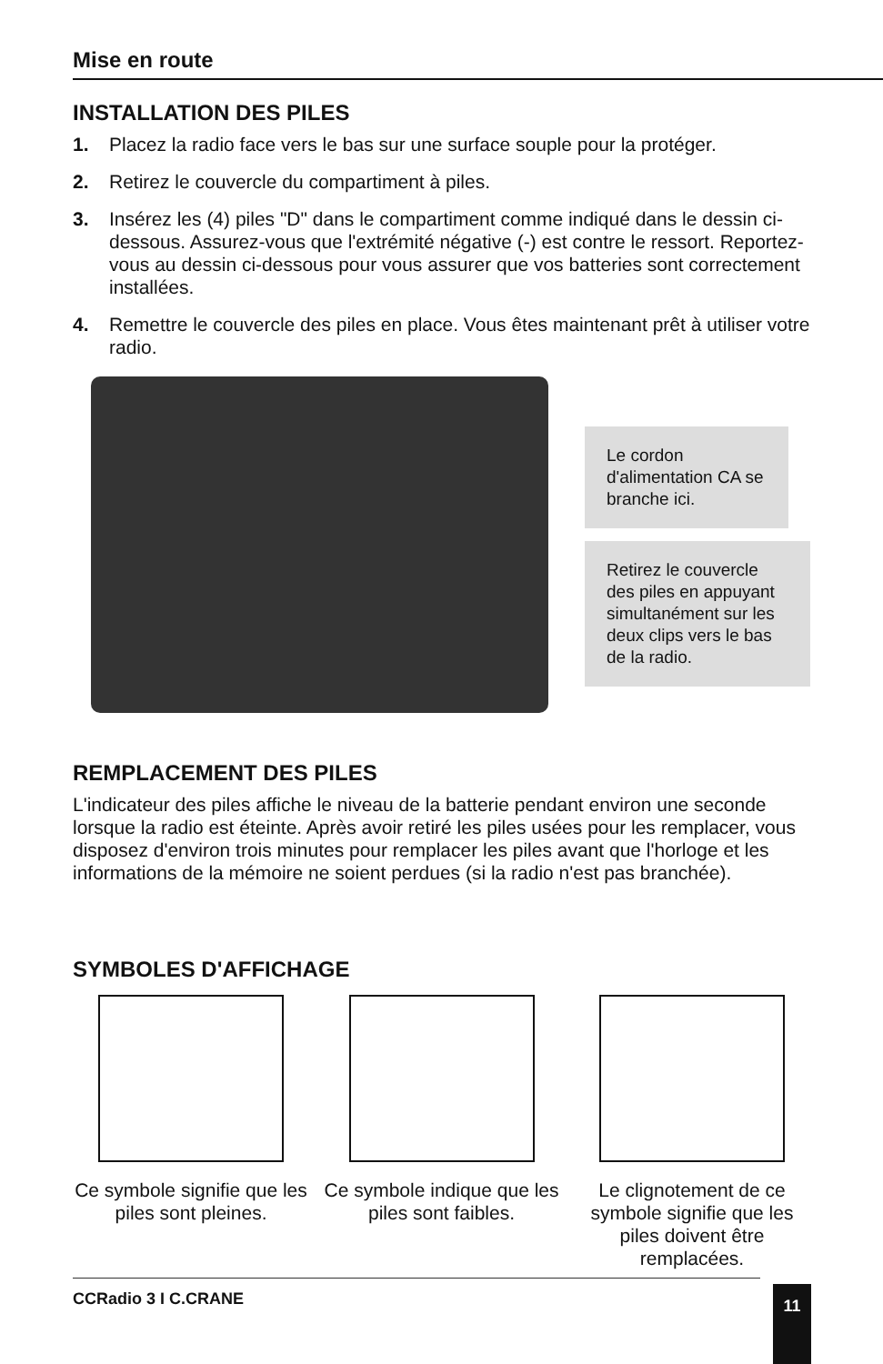Mise en route
INSTALLATION DES PILES
1. Placez la radio face vers le bas sur une surface souple pour la protéger.
2. Retirez le couvercle du compartiment à piles.
3. Insérez les (4) piles "D" dans le compartiment comme indiqué dans le dessin ci-dessous. Assurez-vous que l'extrémité négative (-) est contre le ressort. Reportez-vous au dessin ci-dessous pour vous assurer que vos batteries sont correctement installées.
4. Remettre le couvercle des piles en place. Vous êtes maintenant prêt à utiliser votre radio.
Le cordon d'alimentation CA se branche ici.
Retirez le couvercle des piles en appuyant simultanément sur les deux clips vers le bas de la radio.
REMPLACEMENT DES PILES
L'indicateur des piles affiche le niveau de la batterie pendant environ une seconde lorsque la radio est éteinte. Après avoir retiré les piles usées pour les remplacer, vous disposez d'environ trois minutes pour remplacer les piles avant que l'horloge et les informations de la mémoire ne soient perdues (si la radio n'est pas branchée).
SYMBOLES D'AFFICHAGE
Ce symbole signifie que les piles sont pleines.
Ce symbole indique que les piles sont faibles.
Le clignotement de ce symbole signifie que les piles doivent être remplacées.
CCRadio 3 I C.CRANE 11